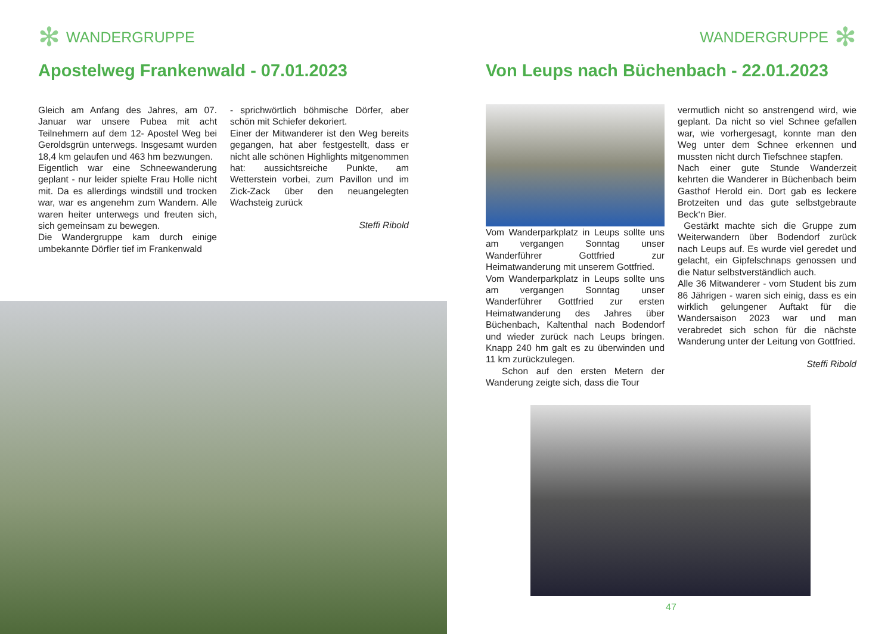✻ WANDERGRUPPE
Apostelweg Frankenwald - 07.01.2023
Gleich am Anfang des Jahres, am 07. Januar war unsere Pubea mit acht Teilnehmern auf dem 12- Apostel Weg bei Geroldsgrün unterwegs. Insgesamt wurden 18,4 km gelaufen und 463 hm bezwungen.
Eigentlich war eine Schneewanderung geplant - nur leider spielte Frau Holle nicht mit. Da es allerdings windstill und trocken war, war es angenehm zum Wandern. Alle waren heiter unterwegs und freuten sich, sich gemeinsam zu bewegen.
Die Wandergruppe kam durch einige umbekannte Dörfler tief im Frankenwald
- sprichwörtlich böhmische Dörfer, aber schön mit Schiefer dekoriert.
Einer der Mitwanderer ist den Weg bereits gegangen, hat aber festgestellt, dass er nicht alle schönen Highlights mitgenommen hat: aussichtsreiche Punkte, am Wetterstein vorbei, zum Pavillon und im Zick-Zack über den neuangelegten Wachsteig zurück
Steffi Ribold
WANDERGRUPPE ✻
Von Leups nach Büchenbach - 22.01.2023
Vom Wanderparkplatz in Leups sollte uns am vergangen Sonntag unser Wanderführer Gottfried zur Heimatwanderung mit unserem Gottfried.
Vom Wanderparkplatz in Leups sollte uns am vergangen Sonntag unser Wanderführer Gottfried zur ersten Heimatwanderung des Jahres über Büchenbach, Kaltenthal nach Bodendorf und wieder zurück nach Leups bringen. Knapp 240 hm galt es zu überwinden und 11 km zurückzulegen.
Schon auf den ersten Metern der Wanderung zeigte sich, dass die Tour
vermutlich nicht so anstrengend wird, wie geplant. Da nicht so viel Schnee gefallen war, wie vorhergesagt, konnte man den Weg unter dem Schnee erkennen und mussten nicht durch Tiefschnee stapfen.
Nach einer gute Stunde Wanderzeit kehrten die Wanderer in Büchenbach beim Gasthof Herold ein. Dort gab es leckere Brotzeiten und das gute selbstgebraute Beck‘n Bier.
Gestärkt machte sich die Gruppe zum Weiterwandern über Bodendorf zurück nach Leups auf. Es wurde viel geredet und gelacht, ein Gipfelschnaps genossen und die Natur selbstverständlich auch.
Alle 36 Mitwanderer - vom Student bis zum 86 Jährigen - waren sich einig, dass es ein wirklich gelungener Auftakt für die Wandersaison 2023 war und man verabredet sich schon für die nächste Wanderung unter der Leitung von Gottfried.
Steffi Ribold
47